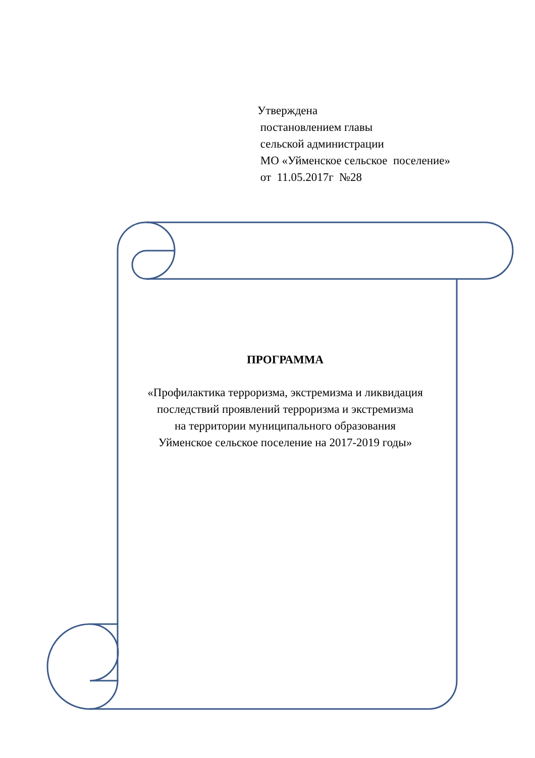Утверждена
постановлением главы
сельской администрации
МО «Уйменское сельское поселение»
от 11.05.2017г №28
ПРОГРАММА
«Профилактика терроризма, экстремизма и ликвидация
последствий проявлений терроризма и экстремизма
на территории муниципального образования
Уйменское сельское поселение на 2017-2019 годы»